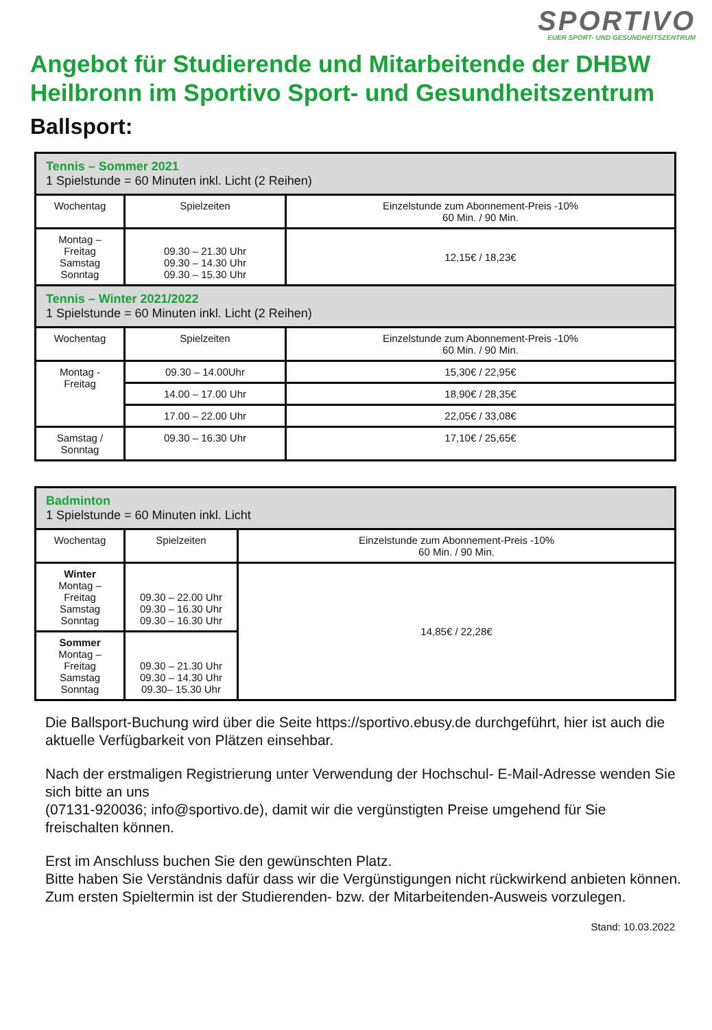SPORTIVO
EUER SPORT- UND GESUNDHEITSZENTRUM
Angebot für Studierende und Mitarbeitende der DHBW Heilbronn im Sportivo Sport- und Gesundheitszentrum
Ballsport:
| Tennis – Sommer 2021 1 Spielstunde = 60 Minuten inkl. Licht (2 Reihen) | | |
| Wochentag | Spielzeiten | Einzelstunde zum Abonnement-Preis -10% 60 Min. / 90 Min. |
| Montag – Freitag Samstag Sonntag | 09.30 – 21.30 Uhr 09.30 – 14.30 Uhr 09.30 – 15.30 Uhr | 12,15€ / 18,23€ |
| Tennis – Winter 2021/2022 1 Spielstunde = 60 Minuten inkl. Licht (2 Reihen) | | |
| Wochentag | Spielzeiten | Einzelstunde zum Abonnement-Preis -10% 60 Min. / 90 Min. |
| Montag - Freitag | 09.30 – 14.00Uhr | 15,30€ / 22,95€ |
| | 14.00 – 17.00 Uhr | 18,90€ / 28,35€ |
| | 17.00 – 22.00 Uhr | 22,05€ / 33,08€ |
| Samstag / Sonntag | 09.30 – 16.30 Uhr | 17,10€ / 25,65€ |
| Badminton 1 Spielstunde = 60 Minuten inkl. Licht | | |
| Wochentag | Spielzeiten | Einzelstunde zum Abonnement-Preis -10% 60 Min. / 90 Min. |
| Winter Montag – Freitag Samstag Sonntag | 09.30 – 22.00 Uhr 09.30 – 16.30 Uhr 09.30 – 16.30 Uhr | 14,85€ / 22,28€ |
| Sommer Montag – Freitag Samstag Sonntag | 09.30 – 21.30 Uhr 09.30 – 14.30 Uhr 09.30– 15.30 Uhr | |
Die Ballsport-Buchung wird über die Seite https://sportivo.ebusy.de durchgeführt, hier ist auch die aktuelle Verfügbarkeit von Plätzen einsehbar.
Nach der erstmaligen Registrierung unter Verwendung der Hochschul- E-Mail-Adresse wenden Sie sich bitte an uns
(07131-920036; info@sportivo.de), damit wir die vergünstigten Preise umgehend für Sie freischalten können.
Erst im Anschluss buchen Sie den gewünschten Platz.
Bitte haben Sie Verständnis dafür dass wir die Vergünstigungen nicht rückwirkend anbieten können. Zum ersten Spieltermin ist der Studierenden- bzw. der Mitarbeitenden-Ausweis vorzulegen.
Stand: 10.03.2022